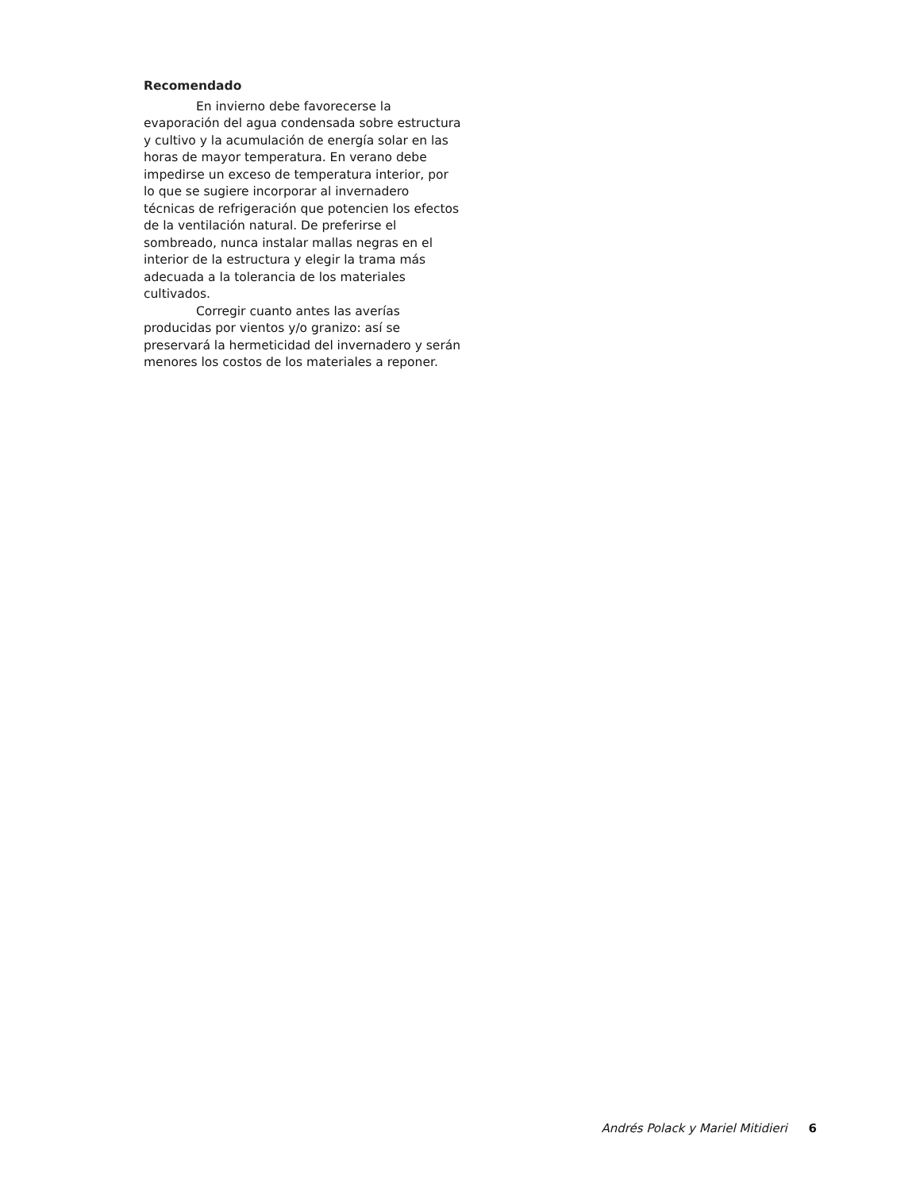Recomendado
En invierno debe favorecerse la evaporación del agua condensada sobre estructura y cultivo y la acumulación de energía solar en las horas de mayor temperatura. En verano debe impedirse un exceso de temperatura interior, por lo que se sugiere incorporar al invernadero técnicas de refrigeración que potencien los efectos de la ventilación natural. De preferirse el sombreado, nunca instalar mallas negras en el interior de la estructura y elegir la trama más adecuada a la tolerancia de los materiales cultivados.
Corregir cuanto antes las averías producidas por vientos y/o granizo: así se preservará la hermeticidad del invernadero y serán menores los costos de los materiales a reponer.
Andrés Polack y Mariel Mitidieri 6